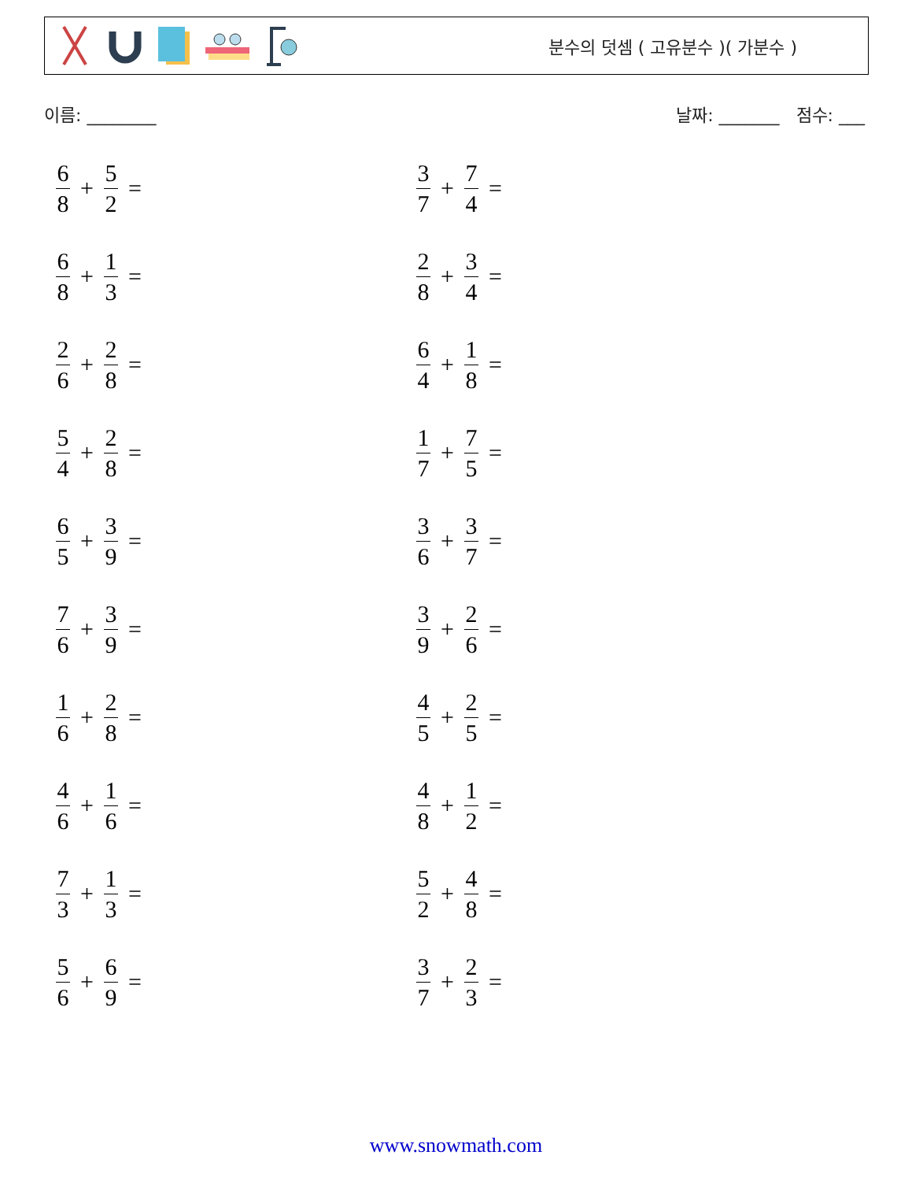분수의 덧셈 ( 고유분수 )( 가분수 )
이름: ________ 날짜: _______ 점수: ___
6 8 + 5 2 =
3 7 + 7 4 =
6 8 + 1 3 =
2 8 + 3 4 =
2 6 + 2 8 =
6 4 + 1 8 =
5 4 + 2 8 =
1 7 + 7 5 =
6 5 + 3 9 =
3 6 + 3 7 =
7 6 + 3 9 =
3 9 + 2 6 =
1 6 + 2 8 =
4 5 + 2 5 =
4 6 + 1 6 =
4 8 + 1 2 =
7 3 + 1 3 =
5 2 + 4 8 =
5 6 + 6 9 =
3 7 + 2 3 =
www.snowmath.com